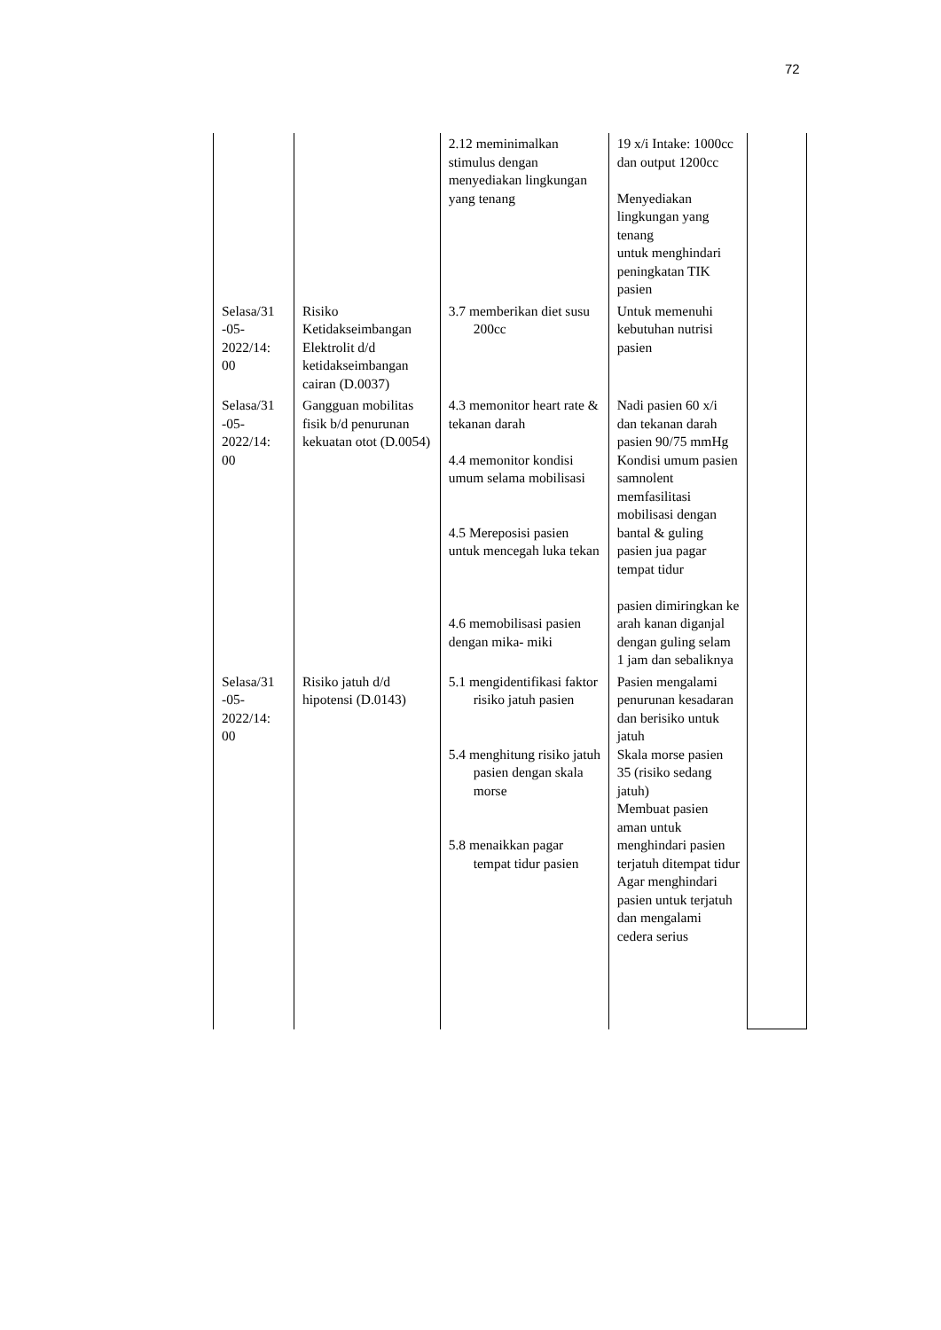72
| | | 2.12 meminimalkan stimulus dengan menyediakan lingkungan yang tenang | 19 x/i Intake: 1000cc dan output 1200cc Menyediakan lingkungan yang tenang untuk menghindari peningkatan TIK pasien | |
| Selasa/31 -05-2022/14: 00 | Risiko Ketidakseimbangan Elektrolit d/d ketidakseimbangan cairan (D.0037) | 3.7 memberikan diet susu 200cc | Untuk memenuhi kebutuhan nutrisi pasien | |
| Selasa/31 -05-2022/14: 00 | Gangguan mobilitas fisik b/d penurunan kekuatan otot (D.0054) | 4.3 memonitor heart rate & tekanan darah 4.4 memonitor kondisi umum selama mobilisasi 4.5 Mereposisi pasien untuk mencegah luka tekan 4.6 memobilisasi pasien dengan mika- miki | Nadi pasien 60 x/i dan tekanan darah pasien 90/75 mmHg Kondisi umum pasien samnolent memfasilitasi mobilisasi dengan bantal & guling pasien jua pagar tempat tidur pasien dimiringkan ke arah kanan diganjal dengan guling selam 1 jam dan sebaliknya | |
| Selasa/31 -05-2022/14: 00 | Risiko jatuh d/d hipotensi (D.0143) | 5.1 mengidentifikasi faktor risiko jatuh pasien 5.4 menghitung risiko jatuh pasien dengan skala morse 5.8 menaikkan pagar tempat tidur pasien | Pasien mengalami penurunan kesadaran dan berisiko untuk jatuh Skala morse pasien 35 (risiko sedang jatuh) Membuat pasien aman untuk menghindari pasien terjatuh ditempat tidur Agar menghindari pasien untuk terjatuh dan mengalami cedera serius | |